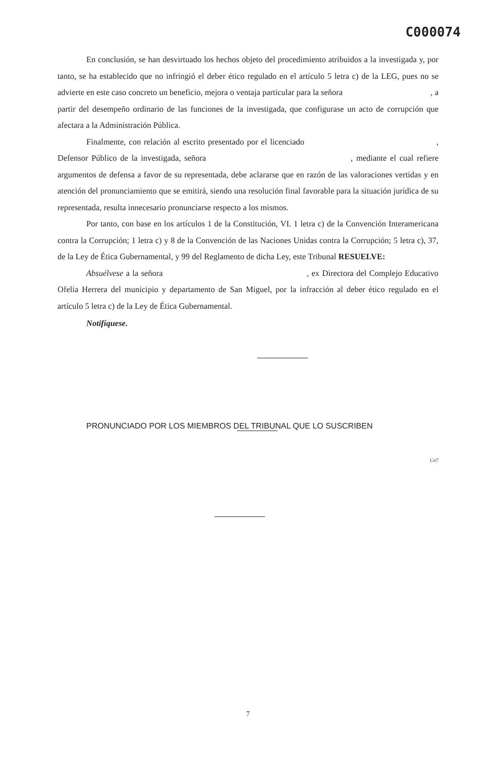C000074
En conclusión, se han desvirtuado los hechos objeto del procedimiento atribuidos a la investigada y, por tanto, se ha establecido que no infringió el deber ético regulado en el artículo 5 letra c) de la LEG, pues no se advierte en este caso concreto un beneficio, mejora o ventaja particular para la señora , a partir del desempeño ordinario de las funciones de la investigada, que configurase un acto de corrupción que afectara a la Administración Pública.
Finalmente, con relación al escrito presentado por el licenciado , Defensor Público de la investigada, señora , mediante el cual refiere argumentos de defensa a favor de su representada, debe aclararse que en razón de las valoraciones vertidas y en atención del pronunciamiento que se emitirá, siendo una resolución final favorable para la situación jurídica de su representada, resulta innecesario pronunciarse respecto a los mismos.
Por tanto, con base en los artículos 1 de la Constitución, VI. 1 letra c) de la Convención Interamericana contra la Corrupción; 1 letra c) y 8 de la Convención de las Naciones Unidas contra la Corrupción; 5 letra c), 37, de la Ley de Ética Gubernamental, y 99 del Reglamento de dicha Ley, este Tribunal RESUELVE:
Absuélvese a la señora , ex Directora del Complejo Educativo Ofelia Herrera del municipio y departamento de San Miguel, por la infracción al deber ético regulado en el artículo 5 letra c) de la Ley de Ética Gubernamental.
Notifíquese.
PRONUNCIADO POR LOS MIEMBROS DEL TRIBUNAL QUE LO SUSCRIBEN
Co7
7